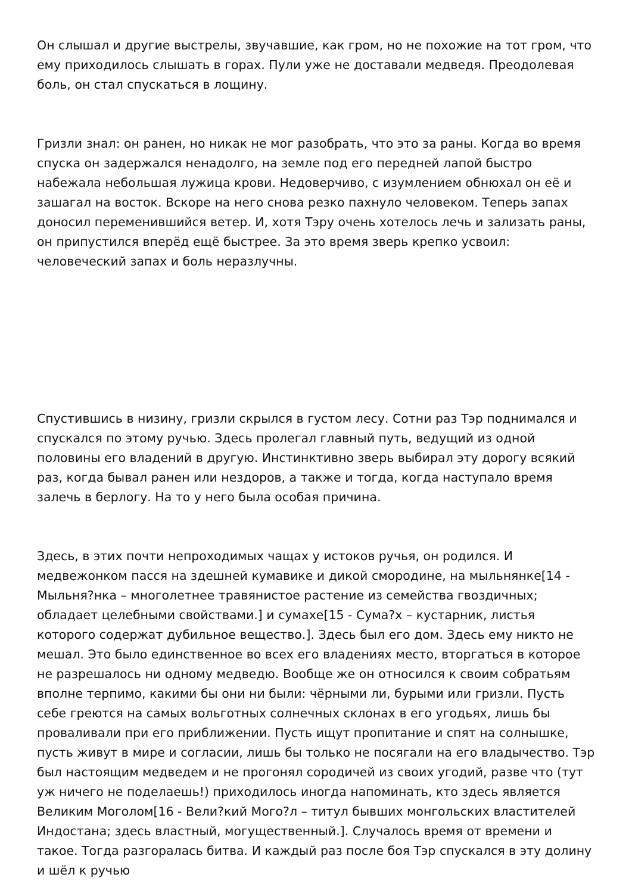Он слышал и другие выстрелы, звучавшие, как гром, но не похожие на тот гром, что ему приходилось слышать в горах. Пули уже не доставали медведя. Преодолевая боль, он стал спускаться в лощину.
Гризли знал: он ранен, но никак не мог разобрать, что это за раны. Когда во время спуска он задержался ненадолго, на земле под его передней лапой быстро набежала небольшая лужица крови. Недоверчиво, с изумлением обнюхал он её и зашагал на восток. Вскоре на него снова резко пахнуло человеком. Теперь запах доносил переменившийся ветер. И, хотя Тэру очень хотелось лечь и зализать раны, он припустился вперёд ещё быстрее. За это время зверь крепко усвоил: человеческий запах и боль неразлучны.
Спустившись в низину, гризли скрылся в густом лесу. Сотни раз Тэр поднимался и спускался по этому ручью. Здесь пролегал главный путь, ведущий из одной половины его владений в другую. Инстинктивно зверь выбирал эту дорогу всякий раз, когда бывал ранен или нездоров, а также и тогда, когда наступало время залечь в берлогу. На то у него была особая причина.
Здесь, в этих почти непроходимых чащах у истоков ручья, он родился. И медвежонком пасся на здешней кумавике и дикой смородине, на мыльнянке[14 - Мыльня?нка – многолетнее травянистое растение из семейства гвоздичных; обладает целебными свойствами.] и сумахе[15 - Сума?х – кустарник, листья которого содержат дубильное вещество.]. Здесь был его дом. Здесь ему никто не мешал. Это было единственное во всех его владениях место, вторгаться в которое не разрешалось ни одному медведю. Вообще же он относился к своим собратьям вполне терпимо, какими бы они ни были: чёрными ли, бурыми или гризли. Пусть себе греются на самых вольготных солнечных склонах в его угодьях, лишь бы проваливали при его приближении. Пусть ищут пропитание и спят на солнышке, пусть живут в мире и согласии, лишь бы только не посягали на его владычество. Тэр был настоящим медведем и не прогонял сородичей из своих угодий, разве что (тут уж ничего не поделаешь!) приходилось иногда напоминать, кто здесь является Великим Моголом[16 - Вели?кий Мого?л – титул бывших монгольских властителей Индостана; здесь властный, могущественный.]. Случалось время от времени и такое. Тогда разгоралась битва. И каждый раз после боя Тэр спускался в эту долину и шёл к ручью